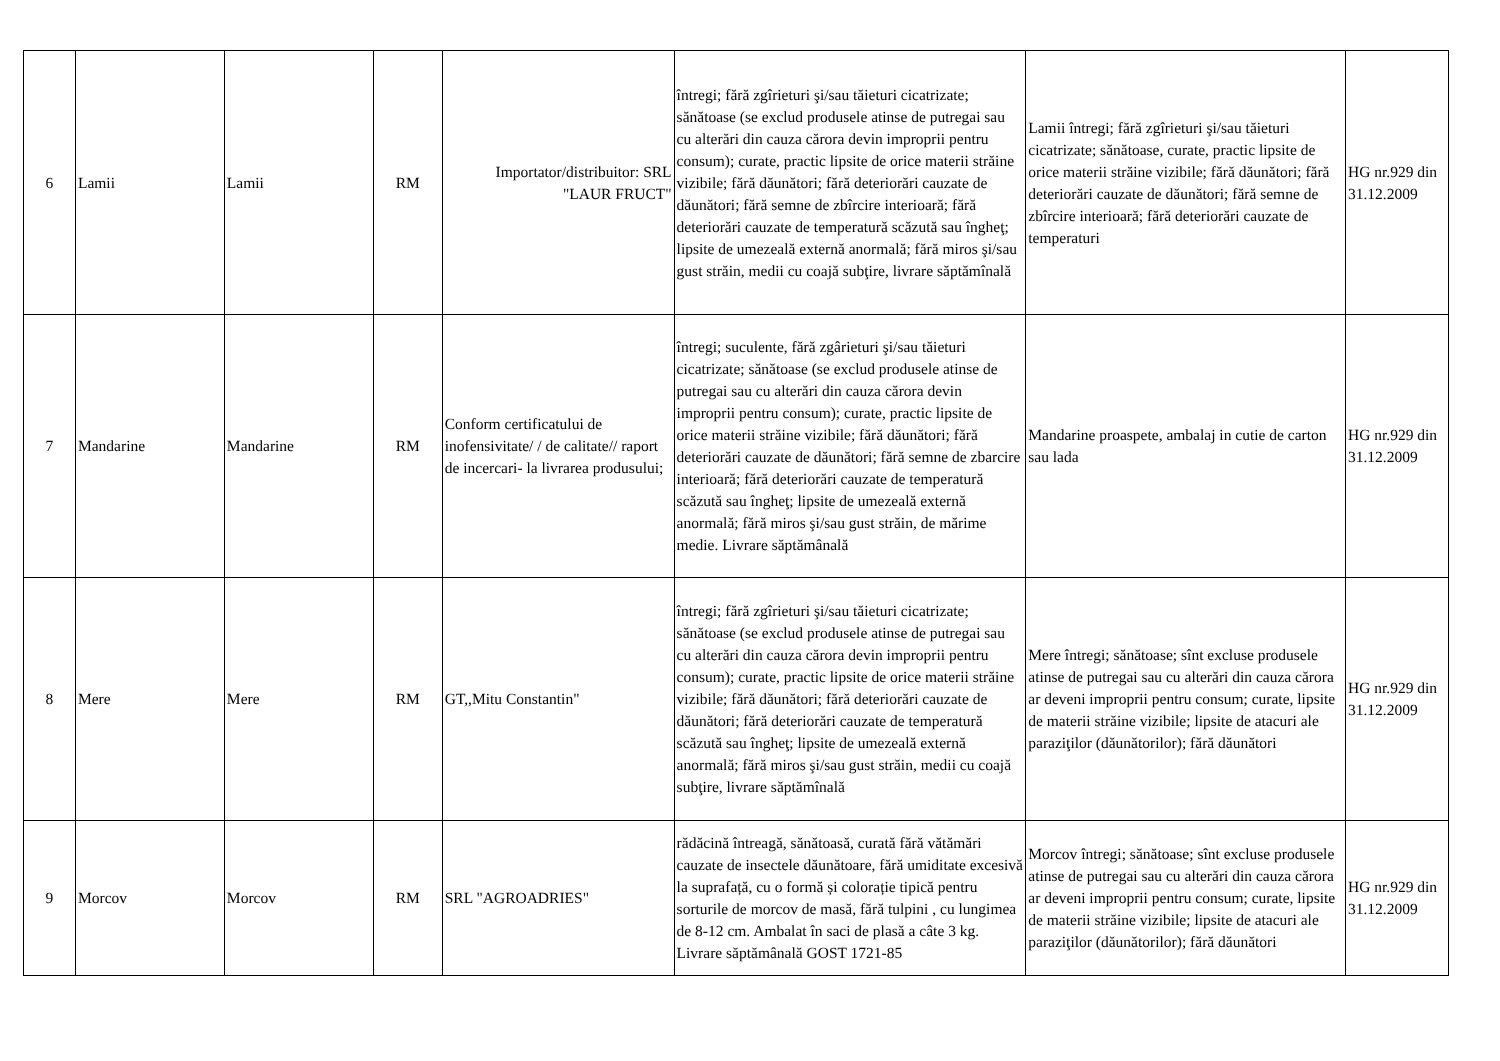| 6 | Lamii | Lamii | RM | Importator/distribuitor: SRL "LAUR FRUCT" | întregi; fără zgîrieturi şi/sau tăieturi cicatrizate; sănătoase (se exclud produsele atinse de putregai sau cu alterări din cauza cărora devin improprii pentru consum); curate, practic lipsite de orice materii străine vizibile; fără dăunători; fără deteriorări cauzate de dăunători; fără semne de zbîrcire interioară; fără deteriorări cauzate de temperatură scăzută sau îngheţ; lipsite de umezeală externă anormală; fără miros şi/sau gust străin, medii cu coajă subţire, livrare săptămînală | Lamii întregi; fără zgîrieturi şi/sau tăieturi cicatrizate; sănătoase, curate, practic lipsite de orice materii străine vizibile; fără dăunători; fără deteriorări cauzate de dăunători; fără semne de zbîrcire interioară; fără deteriorări cauzate de temperaturi | HG nr.929 din 31.12.2009 |
| 7 | Mandarine | Mandarine | RM | Conform certificatului de inofensivitate/ / de calitate// raport de incercari- la livrarea produsului; | întregi; suculente, fără zgârieturi şi/sau tăieturi cicatrizate; sănătoase (se exclud produsele atinse de putregai sau cu alterări din cauza cărora devin improprii pentru consum); curate, practic lipsite de orice materii străine vizibile; fără dăunători; fără deteriorări cauzate de dăunători; fără semne de zbarcire interioară; fără deteriorări cauzate de temperatură scăzută sau îngheţ; lipsite de umezeală externă anormală; fără miros şi/sau gust străin, de mărime medie. Livrare săptămânală | Mandarine proaspete, ambalaj in cutie de carton sau lada | HG nr.929 din 31.12.2009 |
| 8 | Mere | Mere | RM | GT,,Mitu Constantin" | întregi; fără zgîrieturi şi/sau tăieturi cicatrizate; sănătoase (se exclud produsele atinse de putregai sau cu alterări din cauza cărora devin improprii pentru consum); curate, practic lipsite de orice materii străine vizibile; fără dăunători; fără deteriorări cauzate de dăunători; fără deteriorări cauzate de temperatură scăzută sau îngheţ; lipsite de umezeală externă anormală; fără miros şi/sau gust străin, medii cu coajă subţire, livrare săptămînală | Mere întregi; sănătoase; sînt excluse produsele atinse de putregai sau cu alterări din cauza cărora ar deveni improprii pentru consum; curate, lipsite de materii străine vizibile; lipsite de atacuri ale paraziţilor (dăunătorilor); fără dăunători | HG nr.929 din 31.12.2009 |
| 9 | Morcov | Morcov | RM | SRL "AGROADRIES" | rădăcină întreagă, sănătoasă, curată fără vătămări cauzate de insectele dăunătoare, fără umiditate excesivă la suprafață, cu o formă și colorație tipică pentru sorturile de morcov de masă, fără tulpini , cu lungimea de 8-12 cm. Ambalat în saci de plasă a câte 3 kg. Livrare săptămânală GOST 1721-85 | Morcov întregi; sănătoase; sînt excluse produsele atinse de putregai sau cu alterări din cauza cărora ar deveni improprii pentru consum; curate, lipsite de materii străine vizibile; lipsite de atacuri ale paraziţilor (dăunătorilor); fără dăunători | HG nr.929 din 31.12.2009 |